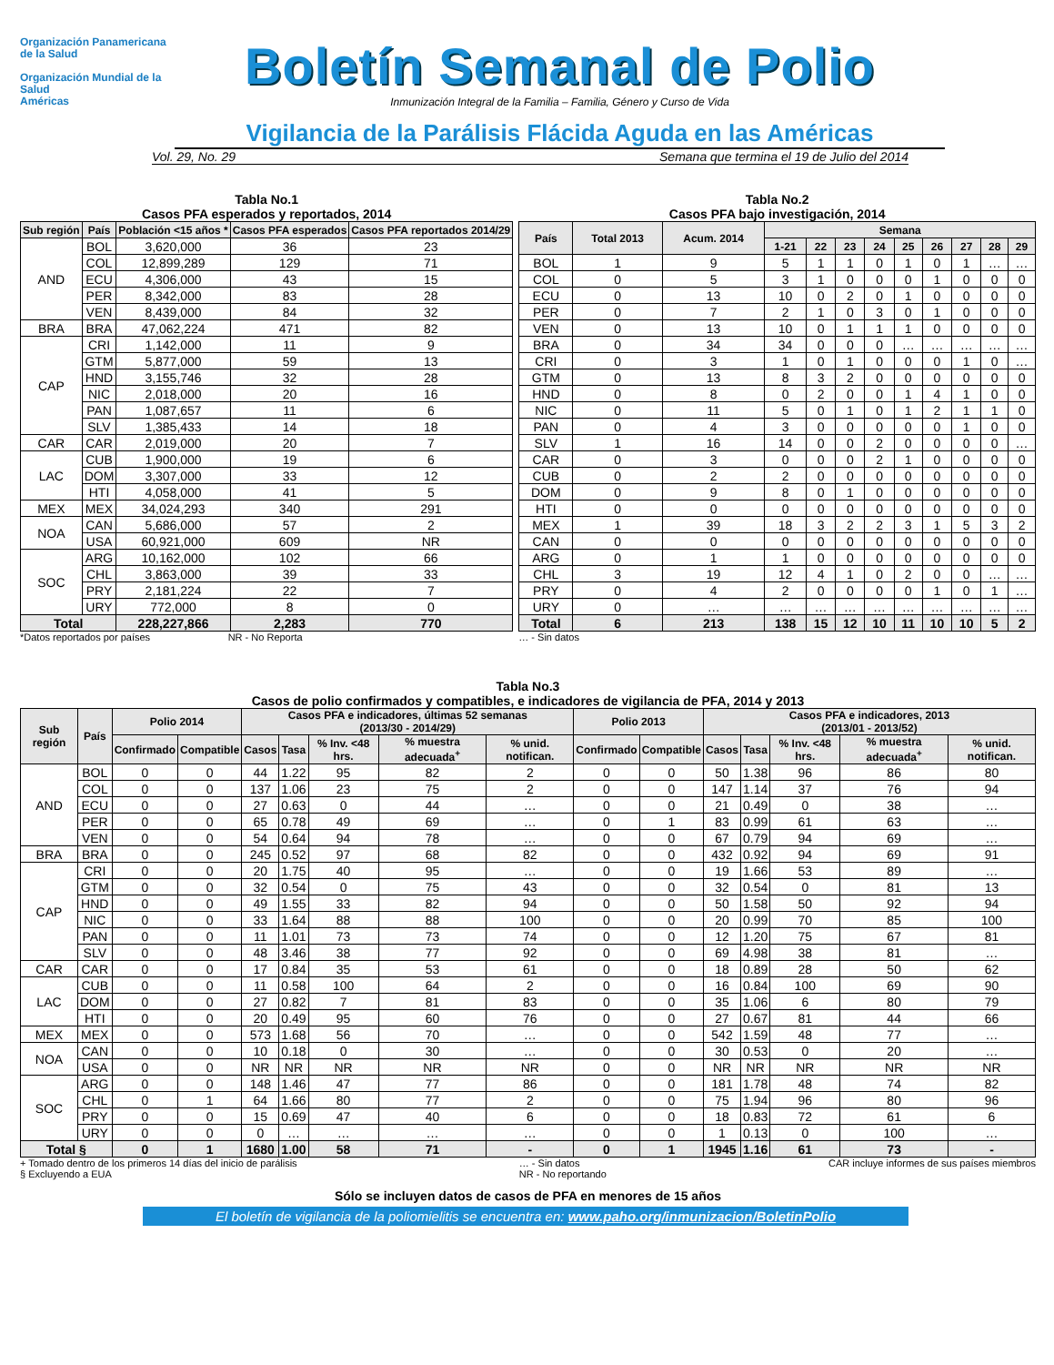Organización Panamericana de la Salud
Organización Mundial de la Salud
Américas
Boletín Semanal de Polio
Inmunización Integral de la Familia – Familia, Género y Curso de Vida
Vigilancia de la Parálisis Flácida Aguda en las Américas
Vol. 29, No. 29 Semana que termina el 19 de Julio del 2014
Tabla No.1
Casos PFA esperados y reportados, 2014
| Sub región | País | Población <15 años * | Casos PFA esperados | Casos PFA reportados 2014/29 |
| --- | --- | --- | --- | --- |
| AND | BOL | 3,620,000 | 36 | 23 |
| | COL | 12,899,289 | 129 | 71 |
| | ECU | 4,306,000 | 43 | 15 |
| | PER | 8,342,000 | 83 | 28 |
| | VEN | 8,439,000 | 84 | 32 |
| BRA | BRA | 47,062,224 | 471 | 82 |
| CAP | CRI | 1,142,000 | 11 | 9 |
| | GTM | 5,877,000 | 59 | 13 |
| | HND | 3,155,746 | 32 | 28 |
| | NIC | 2,018,000 | 20 | 16 |
| | PAN | 1,087,657 | 11 | 6 |
| | SLV | 1,385,433 | 14 | 18 |
| CAR | CAR | 2,019,000 | 20 | 7 |
| LAC | CUB | 1,900,000 | 19 | 6 |
| | DOM | 3,307,000 | 33 | 12 |
| | HTI | 4,058,000 | 41 | 5 |
| MEX | MEX | 34,024,293 | 340 | 291 |
| NOA | CAN | 5,686,000 | 57 | 2 |
| | USA | 60,921,000 | 609 | NR |
| SOC | ARG | 10,162,000 | 102 | 66 |
| | CHL | 3,863,000 | 39 | 33 |
| | PRY | 2,181,224 | 22 | 7 |
| | URY | 772,000 | 8 | 0 |
| Total | | 228,227,866 | 2,283 | 770 |
*Datos reportados por países NR - No Reporta
Tabla No.2
Casos PFA bajo investigación, 2014
| País | Total 2013 | Acum. 2014 | Semana | | | | | | | | |
| --- | --- | --- | --- | --- | --- | --- | --- | --- | --- | --- | --- |
| | | | 1-21 | 22 | 23 | 24 | 25 | 26 | 27 | 28 | 29 |
| BOL | 1 | 9 | 5 | 1 | 1 | 0 | 1 | 0 | 1 | … | … |
| COL | 0 | 5 | 3 | 1 | 0 | 0 | 0 | 1 | 0 | 0 | 0 |
| ECU | 0 | 13 | 10 | 0 | 2 | 0 | 1 | 0 | 0 | 0 | 0 |
| PER | 0 | 7 | 2 | 1 | 0 | 3 | 0 | 1 | 0 | 0 | 0 |
| VEN | 0 | 13 | 10 | 0 | 1 | 1 | 1 | 0 | 0 | 0 | 0 |
| BRA | 0 | 34 | 34 | 0 | 0 | 0 | … | … | … | … | … |
| CRI | 0 | 3 | 1 | 0 | 1 | 0 | 0 | 0 | 1 | 0 | … |
| GTM | 0 | 13 | 8 | 3 | 2 | 0 | 0 | 0 | 0 | 0 | 0 |
| HND | 0 | 8 | 0 | 2 | 0 | 0 | 1 | 4 | 1 | 0 | 0 |
| NIC | 0 | 11 | 5 | 0 | 1 | 0 | 1 | 2 | 1 | 1 | 0 |
| PAN | 0 | 4 | 3 | 0 | 0 | 0 | 0 | 0 | 1 | 0 | 0 |
| SLV | 1 | 16 | 14 | 0 | 0 | 2 | 0 | 0 | 0 | 0 | … |
| CAR | 0 | 3 | 0 | 0 | 0 | 2 | 1 | 0 | 0 | 0 | 0 |
| CUB | 0 | 2 | 2 | 0 | 0 | 0 | 0 | 0 | 0 | 0 | 0 |
| DOM | 0 | 9 | 8 | 0 | 1 | 0 | 0 | 0 | 0 | 0 | 0 |
| HTI | 0 | 0 | 0 | 0 | 0 | 0 | 0 | 0 | 0 | 0 | 0 |
| MEX | 1 | 39 | 18 | 3 | 2 | 2 | 3 | 1 | 5 | 3 | 2 |
| CAN | 0 | 0 | 0 | 0 | 0 | 0 | 0 | 0 | 0 | 0 | 0 |
| ARG | 0 | 1 | 1 | 0 | 0 | 0 | 0 | 0 | 0 | 0 | 0 |
| CHL | 3 | 19 | 12 | 4 | 1 | 0 | 2 | 0 | 0 | … | … |
| PRY | 0 | 4 | 2 | 0 | 0 | 0 | 0 | 1 | 0 | 1 | … |
| URY | 0 | … | … | … | … | … | … | … | … | … | … |
| Total | 6 | 213 | 138 | 15 | 12 | 10 | 11 | 10 | 10 | 5 | 2 |
… - Sin datos
Tabla No.3
Casos de polio confirmados y compatibles, e indicadores de vigilancia de PFA, 2014 y 2013
| Sub región | País | Polio 2014 | | Casos PFA e indicadores, últimas 52 semanas (2013/30 - 2014/29) | | | | | Polio 2013 | | Casos PFA e indicadores, 2013 (2013/01 - 2013/52) | | | | |
| --- | --- | --- | --- | --- | --- | --- | --- | --- | --- | --- | --- | --- | --- | --- | --- |
| | | Confirmado | Compatible | Casos | Tasa | % Inv. <48 hrs. | % muestra adecuada<sup>+</sup> | % unid. notifican. | Confirmado | Compatible | Casos | Tasa | % Inv. <48 hrs. | % muestra adecuada<sup>+</sup> | % unid. notifican. |
| AND | BOL | 0 | 0 | 44 | 1.22 | 95 | 82 | 2 | 0 | 0 | 50 | 1.38 | 96 | 86 | 80 |
| | COL | 0 | 0 | 137 | 1.06 | 23 | 75 | 2 | 0 | 0 | 147 | 1.14 | 37 | 76 | 94 |
| | ECU | 0 | 0 | 27 | 0.63 | 0 | 44 | … | 0 | 0 | 21 | 0.49 | 0 | 38 | … |
| | PER | 0 | 0 | 65 | 0.78 | 49 | 69 | … | 0 | 1 | 83 | 0.99 | 61 | 63 | … |
| | VEN | 0 | 0 | 54 | 0.64 | 94 | 78 | … | 0 | 0 | 67 | 0.79 | 94 | 69 | … |
| BRA | BRA | 0 | 0 | 245 | 0.52 | 97 | 68 | 82 | 0 | 0 | 432 | 0.92 | 94 | 69 | 91 |
| CAP | CRI | 0 | 0 | 20 | 1.75 | 40 | 95 | … | 0 | 0 | 19 | 1.66 | 53 | 89 | … |
| | GTM | 0 | 0 | 32 | 0.54 | 0 | 75 | 43 | 0 | 0 | 32 | 0.54 | 0 | 81 | 13 |
| | HND | 0 | 0 | 49 | 1.55 | 33 | 82 | 94 | 0 | 0 | 50 | 1.58 | 50 | 92 | 94 |
| | NIC | 0 | 0 | 33 | 1.64 | 88 | 88 | 100 | 0 | 0 | 20 | 0.99 | 70 | 85 | 100 |
| | PAN | 0 | 0 | 11 | 1.01 | 73 | 73 | 74 | 0 | 0 | 12 | 1.20 | 75 | 67 | 81 |
| | SLV | 0 | 0 | 48 | 3.46 | 38 | 77 | 92 | 0 | 0 | 69 | 4.98 | 38 | 81 | … |
| CAR | CAR | 0 | 0 | 17 | 0.84 | 35 | 53 | 61 | 0 | 0 | 18 | 0.89 | 28 | 50 | 62 |
| LAC | CUB | 0 | 0 | 11 | 0.58 | 100 | 64 | 2 | 0 | 0 | 16 | 0.84 | 100 | 69 | 90 |
| | DOM | 0 | 0 | 27 | 0.82 | 7 | 81 | 83 | 0 | 0 | 35 | 1.06 | 6 | 80 | 79 |
| | HTI | 0 | 0 | 20 | 0.49 | 95 | 60 | 76 | 0 | 0 | 27 | 0.67 | 81 | 44 | 66 |
| MEX | MEX | 0 | 0 | 573 | 1.68 | 56 | 70 | … | 0 | 0 | 542 | 1.59 | 48 | 77 | … |
| NOA | CAN | 0 | 0 | 10 | 0.18 | 0 | 30 | … | 0 | 0 | 30 | 0.53 | 0 | 20 | … |
| | USA | 0 | 0 | NR | NR | NR | NR | NR | 0 | 0 | NR | NR | NR | NR | NR |
| SOC | ARG | 0 | 0 | 148 | 1.46 | 47 | 77 | 86 | 0 | 0 | 181 | 1.78 | 48 | 74 | 82 |
| | CHL | 0 | 1 | 64 | 1.66 | 80 | 77 | 2 | 0 | 0 | 75 | 1.94 | 96 | 80 | 96 |
| | PRY | 0 | 0 | 15 | 0.69 | 47 | 40 | 6 | 0 | 0 | 18 | 0.83 | 72 | 61 | 6 |
| | URY | 0 | 0 | 0 | … | … | … | … | 0 | 0 | 1 | 0.13 | 0 | 100 | … |
| Total § | | 0 | 1 | 1680 | 1.00 | 58 | 71 | - | 0 | 1 | 1945 | 1.16 | 61 | 73 | - |
+ Tomado dentro de los primeros 14 días del inicio de parálisis
§ Excluyendo a EUA … - Sin datos
NR - No reportando CAR incluye informes de sus países miembros
Sólo se incluyen datos de casos de PFA en menores de 15 años
El boletín de vigilancia de la poliomielitis se encuentra en: www.paho.org/inmunizacion/BoletinPolio